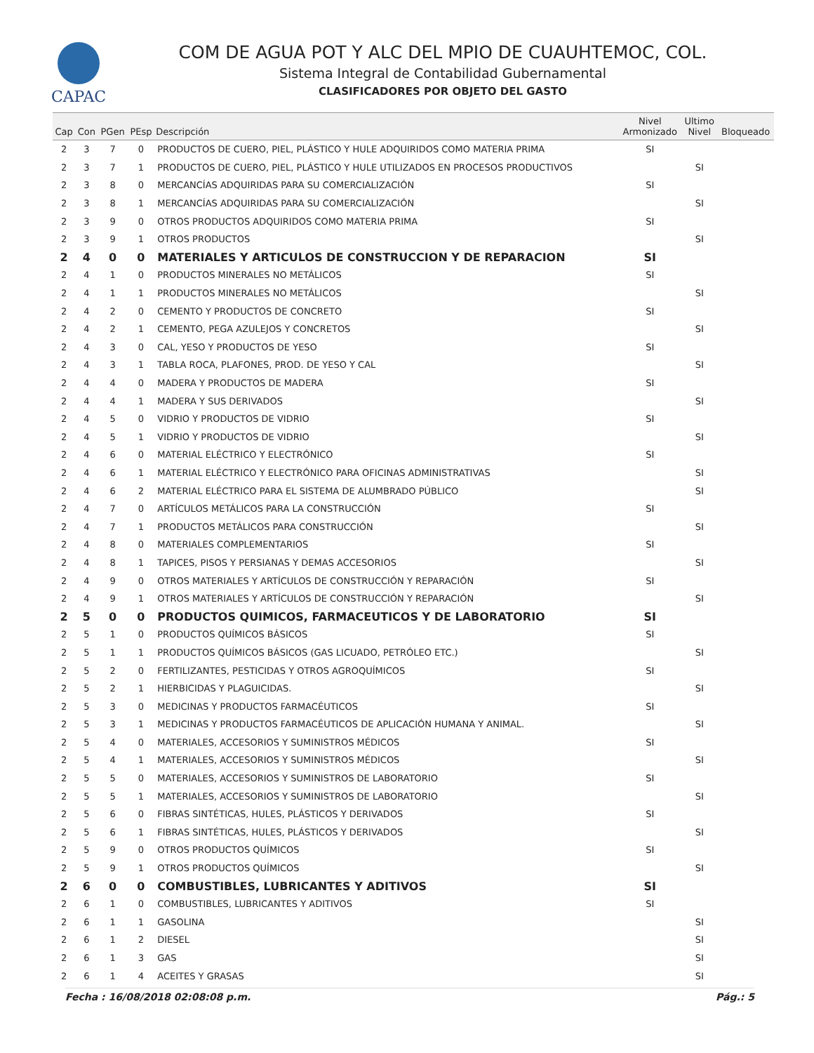CAPAC
COM DE AGUA POT Y ALC DEL MPIO DE CUAUHTEMOC, COL.
Sistema Integral de Contabilidad Gubernamental
CLASIFICADORES POR OBJETO DEL GASTO
| Cap | Con | PGen | PEsp | Descripción | Nivel Armonizado | Ultimo Nivel | Bloqueado |
| --- | --- | --- | --- | --- | --- | --- | --- |
| 2 | 3 | 7 | 0 | PRODUCTOS DE CUERO, PIEL, PLÁSTICO Y HULE ADQUIRIDOS COMO MATERIA PRIMA | SI | | |
| 2 | 3 | 7 | 1 | PRODUCTOS DE CUERO, PIEL, PLÁSTICO Y HULE UTILIZADOS EN PROCESOS PRODUCTIVOS | | SI | |
| 2 | 3 | 8 | 0 | MERCANCÍAS ADQUIRIDAS PARA SU COMERCIALIZACIÓN | SI | | |
| 2 | 3 | 8 | 1 | MERCANCÍAS ADQUIRIDAS PARA SU COMERCIALIZACIÓN | | SI | |
| 2 | 3 | 9 | 0 | OTROS PRODUCTOS ADQUIRIDOS COMO MATERIA PRIMA | SI | | |
| 2 | 3 | 9 | 1 | OTROS PRODUCTOS | | SI | |
| 2 | 4 | 0 | 0 | MATERIALES Y ARTICULOS DE CONSTRUCCION Y DE REPARACION | SI | | |
| 2 | 4 | 1 | 0 | PRODUCTOS MINERALES NO METÁLICOS | SI | | |
| 2 | 4 | 1 | 1 | PRODUCTOS MINERALES NO METÁLICOS | | SI | |
| 2 | 4 | 2 | 0 | CEMENTO Y PRODUCTOS DE CONCRETO | SI | | |
| 2 | 4 | 2 | 1 | CEMENTO, PEGA AZULEJOS Y CONCRETOS | | SI | |
| 2 | 4 | 3 | 0 | CAL, YESO Y PRODUCTOS DE YESO | SI | | |
| 2 | 4 | 3 | 1 | TABLA ROCA, PLAFONES, PROD. DE YESO Y CAL | | SI | |
| 2 | 4 | 4 | 0 | MADERA Y PRODUCTOS DE MADERA | SI | | |
| 2 | 4 | 4 | 1 | MADERA Y SUS DERIVADOS | | SI | |
| 2 | 4 | 5 | 0 | VIDRIO Y PRODUCTOS DE VIDRIO | SI | | |
| 2 | 4 | 5 | 1 | VIDRIO Y PRODUCTOS DE VIDRIO | | SI | |
| 2 | 4 | 6 | 0 | MATERIAL ELÉCTRICO Y ELECTRÓNICO | SI | | |
| 2 | 4 | 6 | 1 | MATERIAL ELÉCTRICO Y ELECTRÓNICO PARA OFICINAS ADMINISTRATIVAS | | SI | |
| 2 | 4 | 6 | 2 | MATERIAL ELÉCTRICO PARA EL SISTEMA DE ALUMBRADO PÚBLICO | | SI | |
| 2 | 4 | 7 | 0 | ARTÍCULOS METÁLICOS PARA LA CONSTRUCCIÓN | SI | | |
| 2 | 4 | 7 | 1 | PRODUCTOS METÁLICOS PARA CONSTRUCCIÓN | | SI | |
| 2 | 4 | 8 | 0 | MATERIALES COMPLEMENTARIOS | SI | | |
| 2 | 4 | 8 | 1 | TAPICES, PISOS Y PERSIANAS Y DEMAS ACCESORIOS | | SI | |
| 2 | 4 | 9 | 0 | OTROS MATERIALES Y ARTÍCULOS DE CONSTRUCCIÓN Y REPARACIÓN | SI | | |
| 2 | 4 | 9 | 1 | OTROS MATERIALES Y ARTÍCULOS DE CONSTRUCCIÓN Y REPARACIÓN | | SI | |
| 2 | 5 | 0 | 0 | PRODUCTOS QUIMICOS, FARMACEUTICOS Y DE LABORATORIO | SI | | |
| 2 | 5 | 1 | 0 | PRODUCTOS QUÍMICOS BÁSICOS | SI | | |
| 2 | 5 | 1 | 1 | PRODUCTOS QUÍMICOS BÁSICOS (GAS LICUADO, PETRÓLEO ETC.) | | SI | |
| 2 | 5 | 2 | 0 | FERTILIZANTES, PESTICIDAS Y OTROS AGROQUÍMICOS | SI | | |
| 2 | 5 | 2 | 1 | HIERBICIDAS Y PLAGUICIDAS. | | SI | |
| 2 | 5 | 3 | 0 | MEDICINAS Y PRODUCTOS FARMACÉUTICOS | SI | | |
| 2 | 5 | 3 | 1 | MEDICINAS Y PRODUCTOS FARMACÉUTICOS DE APLICACIÓN HUMANA Y ANIMAL. | | SI | |
| 2 | 5 | 4 | 0 | MATERIALES, ACCESORIOS Y SUMINISTROS MÉDICOS | SI | | |
| 2 | 5 | 4 | 1 | MATERIALES, ACCESORIOS Y SUMINISTROS MÉDICOS | | SI | |
| 2 | 5 | 5 | 0 | MATERIALES, ACCESORIOS Y SUMINISTROS DE LABORATORIO | SI | | |
| 2 | 5 | 5 | 1 | MATERIALES, ACCESORIOS Y SUMINISTROS DE LABORATORIO | | SI | |
| 2 | 5 | 6 | 0 | FIBRAS SINTÉTICAS, HULES, PLÁSTICOS Y DERIVADOS | SI | | |
| 2 | 5 | 6 | 1 | FIBRAS SINTÉTICAS, HULES, PLÁSTICOS Y DERIVADOS | | SI | |
| 2 | 5 | 9 | 0 | OTROS PRODUCTOS QUÍMICOS | SI | | |
| 2 | 5 | 9 | 1 | OTROS PRODUCTOS QUÍMICOS | | SI | |
| 2 | 6 | 0 | 0 | COMBUSTIBLES, LUBRICANTES Y ADITIVOS | SI | | |
| 2 | 6 | 1 | 0 | COMBUSTIBLES, LUBRICANTES Y ADITIVOS | SI | | |
| 2 | 6 | 1 | 1 | GASOLINA | | SI | |
| 2 | 6 | 1 | 2 | DIESEL | | SI | |
| 2 | 6 | 1 | 3 | GAS | | SI | |
| 2 | 6 | 1 | 4 | ACEITES Y GRASAS | | SI | |
Fecha : 16/08/2018 02:08:08 p.m. Pág.: 5